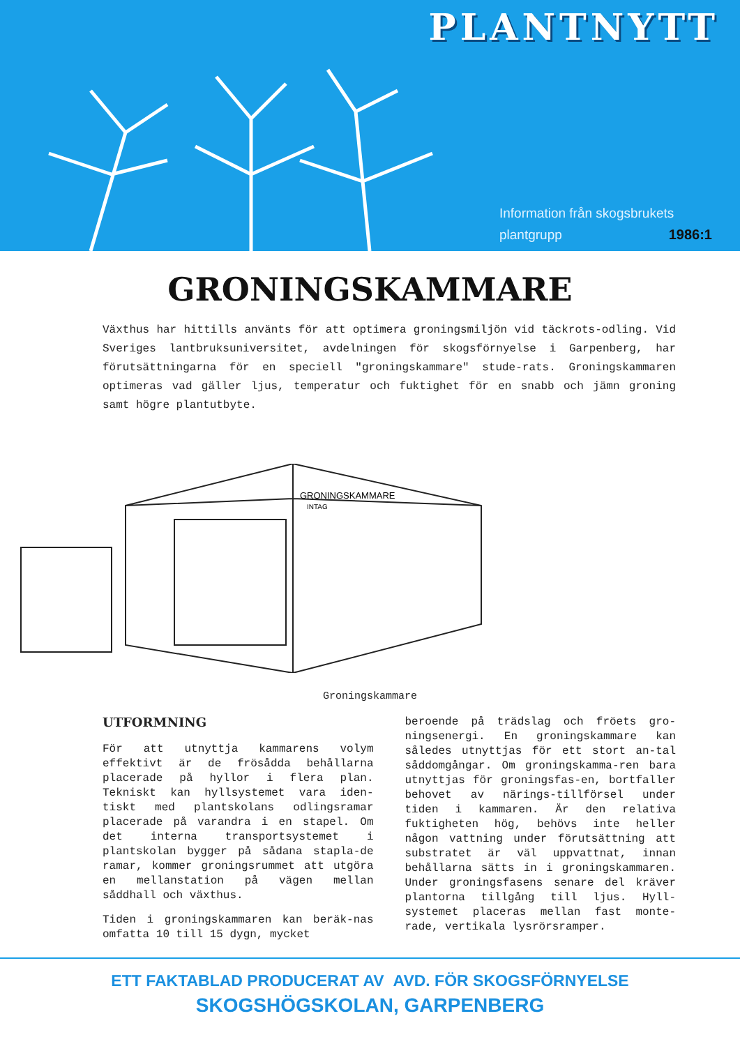PLANTNYTT
Information från skogsbrukets
plantgrupp 1986:1
GRONINGSKAMMARE
Växthus har hittills använts för att optimera groningsmiljön vid täckrots-odling. Vid Sveriges lantbruksuniversitet, avdelningen för skogsförnyelse i Garpenberg, har förutsättningarna för en speciell "groningskammare" stude-rats. Groningskammaren optimeras vad gäller ljus, temperatur och fuktighet för en snabb och jämn groning samt högre plantutbyte.
GRONINGSKAMMARE
INTAG
Groningskammare
UTFORMNING
För att utnyttja kammarens volym effektivt är de frösådda behållarna placerade på hyllor i flera plan. Tekniskt kan hyllsystemet vara iden-tiskt med plantskolans odlingsramar placerade på varandra i en stapel. Om det interna transportsystemet i plantskolan bygger på sådana stapla-de ramar, kommer groningsrummet att utgöra en mellanstation på vägen mellan såddhall och växthus.
Tiden i groningskammaren kan beräk-nas omfatta 10 till 15 dygn, mycket
beroende på trädslag och fröets gro-ningsenergi. En groningskammare kan således utnyttjas för ett stort an-tal såddomgångar. Om groningskamma-ren bara utnyttjas för groningsfas-en, bortfaller behovet av närings-tillförsel under tiden i kammaren. Är den relativa fuktigheten hög, behövs inte heller någon vattning under förutsättning att substratet är väl uppvattnat, innan behållarna sätts in i groningskammaren. Under groningsfasens senare del kräver plantorna tillgång till ljus. Hyll-systemet placeras mellan fast monte-rade, vertikala lysrörsramper.
ETT FAKTABLAD PRODUCERAT AV AVD. FÖR SKOGSFÖRNYELSE
SKOGSHÖGSKOLAN, GARPENBERG